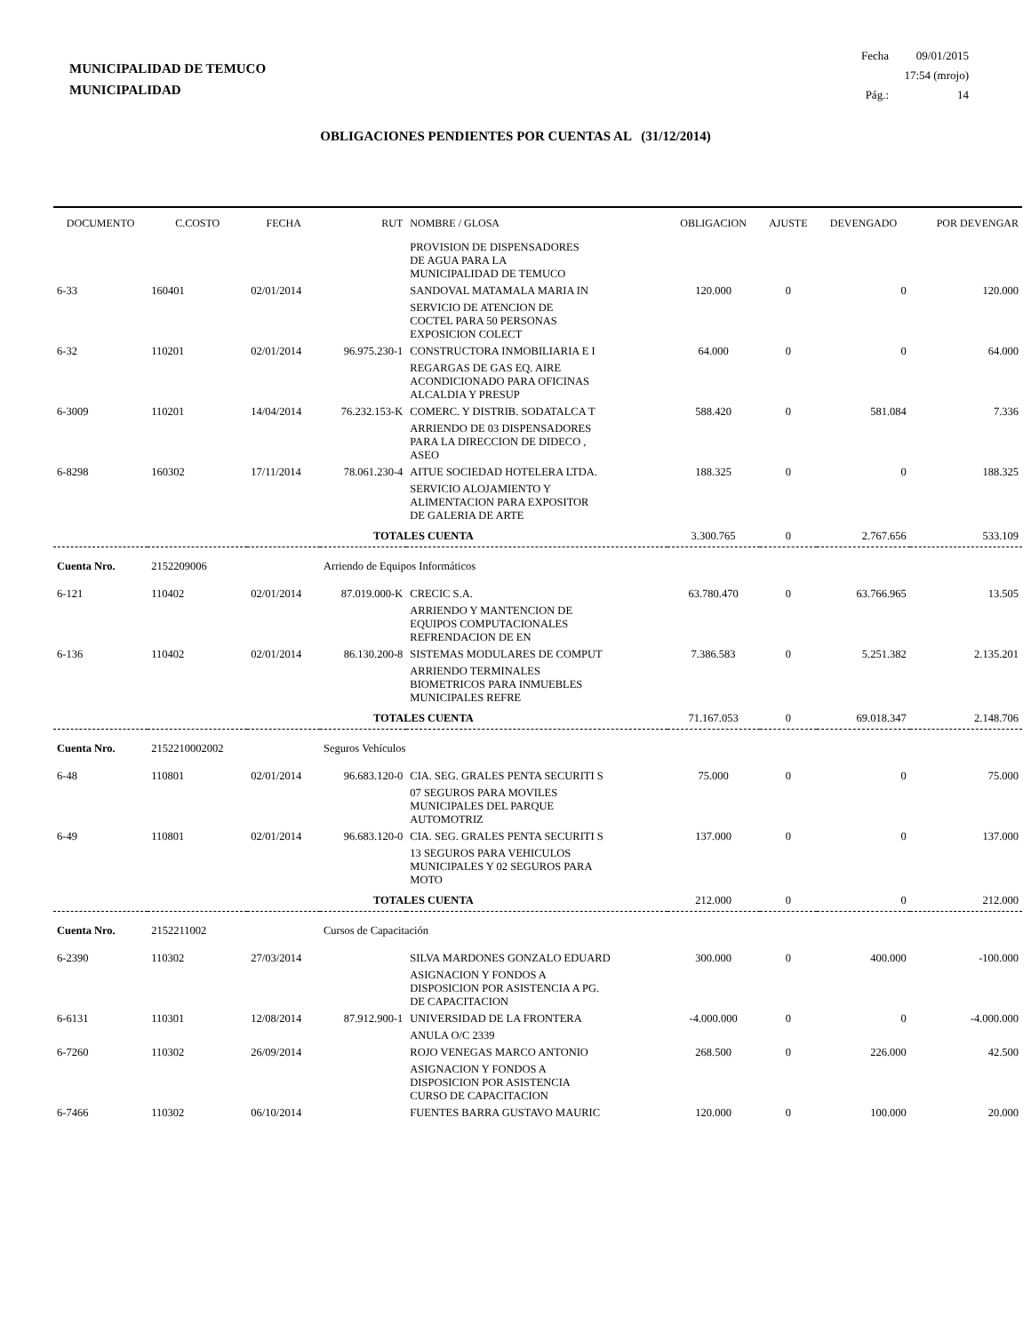MUNICIPALIDAD DE TEMUCO
MUNICIPALIDAD
Fecha 09/01/2015 17:54 (mrojo) Pág.: 14
OBLIGACIONES PENDIENTES POR CUENTAS AL (31/12/2014)
| DOCUMENTO | C.COSTO | FECHA | RUT | NOMBRE / GLOSA | OBLIGACION | AJUSTE | DEVENGADO | POR DEVENGAR |
| --- | --- | --- | --- | --- | --- | --- | --- | --- |
| | | | | PROVISION DE DISPENSADORES DE AGUA PARA LA MUNICIPALIDAD DE TEMUCO | | | | |
| 6-33 | 160401 | 02/01/2014 | | SANDOVAL MATAMALA MARIA IN | 120.000 | 0 | 0 | 120.000 |
| | | | | SERVICIO DE ATENCION DE COCTEL PARA 50 PERSONAS EXPOSICION COLECT | | | | |
| 6-32 | 110201 | 02/01/2014 | 96.975.230-1 | CONSTRUCTORA INMOBILIARIA E I | 64.000 | 0 | 0 | 64.000 |
| | | | | REGARGAS DE GAS EQ. AIRE ACONDICIONADO PARA OFICINAS ALCALDIA Y PRESUP | | | | |
| 6-3009 | 110201 | 14/04/2014 | 76.232.153-K | COMERC. Y DISTRIB. SODATALCA T | 588.420 | 0 | 581.084 | 7.336 |
| | | | | ARRIENDO DE 03 DISPENSADORES PARA LA DIRECCION DE DIDECO , ASEO | | | | |
| 6-8298 | 160302 | 17/11/2014 | 78.061.230-4 | AITUE SOCIEDAD HOTELERA LTDA. | 188.325 | 0 | 0 | 188.325 |
| | | | | SERVICIO ALOJAMIENTO Y ALIMENTACION PARA EXPOSITOR DE GALERIA DE ARTE | | | | |
| | | | TOTALES CUENTA | | 3.300.765 | 0 | 2.767.656 | 533.109 |
| Cuenta Nro. | 2152209006 | | Arriendo de Equipos Informáticos | | | | | |
| 6-121 | 110402 | 02/01/2014 | 87.019.000-K | CRECIC S.A. | 63.780.470 | 0 | 63.766.965 | 13.505 |
| | | | | ARRIENDO Y MANTENCION DE EQUIPOS COMPUTACIONALES REFRENDACION DE EN | | | | |
| 6-136 | 110402 | 02/01/2014 | 86.130.200-8 | SISTEMAS MODULARES DE COMPUT | 7.386.583 | 0 | 5.251.382 | 2.135.201 |
| | | | | ARRIENDO TERMINALES BIOMETRICOS PARA INMUEBLES MUNICIPALES REFRE | | | | |
| | | | TOTALES CUENTA | | 71.167.053 | 0 | 69.018.347 | 2.148.706 |
| Cuenta Nro. | 2152210002002 | | Seguros Vehículos | | | | | |
| 6-48 | 110801 | 02/01/2014 | 96.683.120-0 | CIA. SEG. GRALES PENTA SECURITI S | 75.000 | 0 | 0 | 75.000 |
| | | | | 07 SEGUROS PARA MOVILES MUNICIPALES DEL PARQUE AUTOMOTRIZ | | | | |
| 6-49 | 110801 | 02/01/2014 | 96.683.120-0 | CIA. SEG. GRALES PENTA SECURITI S | 137.000 | 0 | 0 | 137.000 |
| | | | | 13 SEGUROS PARA VEHICULOS MUNICIPALES Y 02 SEGUROS PARA MOTO | | | | |
| | | | TOTALES CUENTA | | 212.000 | 0 | 0 | 212.000 |
| Cuenta Nro. | 2152211002 | | Cursos de Capacitación | | | | | |
| 6-2390 | 110302 | 27/03/2014 | | SILVA MARDONES GONZALO EDUARD | 300.000 | 0 | 400.000 | -100.000 |
| | | | | ASIGNACION Y FONDOS A DISPOSICION POR ASISTENCIA A PG. DE CAPACITACION | | | | |
| 6-6131 | 110301 | 12/08/2014 | 87.912.900-1 | UNIVERSIDAD DE LA FRONTERA | -4.000.000 | 0 | 0 | -4.000.000 |
| | | | | ANULA O/C 2339 | | | | |
| 6-7260 | 110302 | 26/09/2014 | | ROJO VENEGAS MARCO ANTONIO | 268.500 | 0 | 226.000 | 42.500 |
| | | | | ASIGNACION Y FONDOS A DISPOSICION POR ASISTENCIA CURSO DE CAPACITACION | | | | |
| 6-7466 | 110302 | 06/10/2014 | | FUENTES BARRA GUSTAVO MAURIC | 120.000 | 0 | 100.000 | 20.000 |